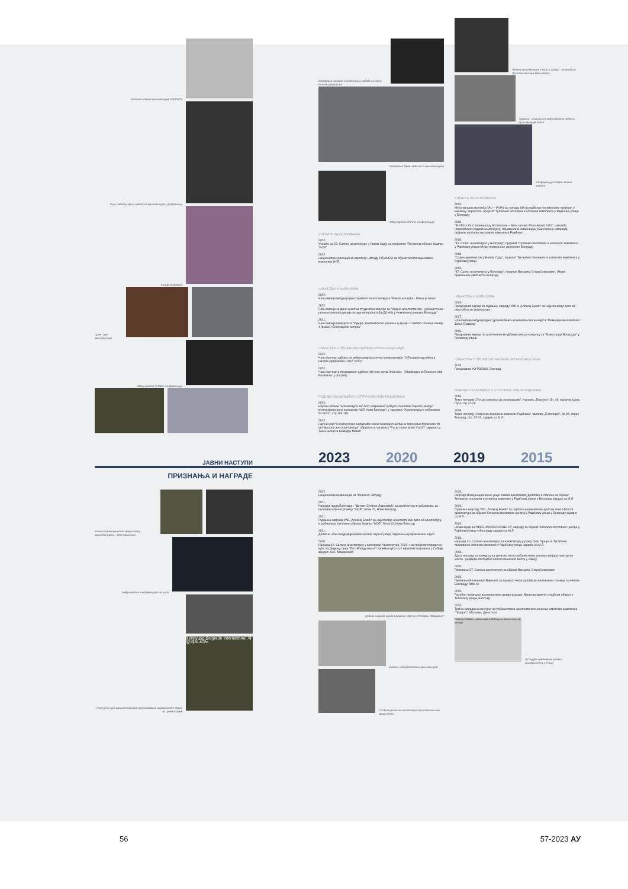Изложба наград архитектуре PIRANESI
Скуп поводом Дана хрватске архитектуре у Дубровнику
Кнауф академија
Црне Горе архитектуре
Међународна SHARE конференција
Отварање изложбе студентских радова на тему Николе Добровића
Отварање Прве недеље са архитектуром
Међународна SHARE конференција
УЧЕШЋЕ НА ИЗЛОЖБАМА
2022.
Учешће на 23. Салону архитектуре у Новом Саду, са пројектом "Пословни објекат, Кампус "NCR"
2022.
Национална селекција за европску награду PIRANESI за објекат мултинационалне компаније NCR
ЧЛАНСТВА У ЖИРИЈИМА
2022.
Члан жирија међународног архитектонског конкурса "Микро еко кућа - Мање је више"
2022.
Члан жирија за јавни анкетни студентски конкурс за "Идејно архитектонско - урбанистичко решење реконструкције зграда генералштаба (ДСНО) у Немањиној улици у Београду"
2021.
Члан жирија конкурса за "Идејно архитектонско решење и дизајн 10 метро станица линије 1 (фаза1) Београдског метроа"
ЧЛАНСТВА У ПРОФЕСИОНАЛНИМ ОРГАНИЗАЦИЈАМА
2022.
Члан научног одбора на међународној научној конференцији "125 година од рођења Николе Добровића (1897-2022)"
2022.
Члан научног и програмског одбора Научног скупа Archi.bau - "Challenges of Recovery and Resilience" у Загребу
РАДОВИ ОБЈАВЉЕНИ У СТРУЧНИМ ПУБЛИКАЦИЈАМА
2022.
Научни чланак "Архитектура као гест савремене културе: пословни објекат, кампус мултинационалне компаније NCR Нови Београд", у часопису "Архитектура и урбанизам 54-2022", стр 103-115
2022.
Научни рад "Creating more sustainable social housing in Serbia: a conceptual framework for architectural and urban design" објављен у часопису "Facta Universitatis Vol-20" заједно са Тања Његић и Божидар Манић
Зелена архитектура у Кини и Србији - изложба на Архитектонском факултету
Трибина - конкурси на међународној недељи архитектуре БИНА
Конференција Савет зелене градње
УЧЕШЋЕ НА ИЗЛОЖБАМА
2019.
Међународна изложба (IAU – IAUA) за награду ISA за најбољи реализовани пројекат, у Бишкеку, Киргистан, пројекат Трговачко пословни и хотелски комплекса у Рајићевој улици у Београду
2018.
"EU Prize for Contemporary Architecture – Mies van der Rhoe Award 2018", изложба номинованих радова на конкурсу, Национална номинација, (Барселона, Шпанија), пројекат хотелско-пословног комплекса Рајићева
2018.
"40. Салон архитектуре у Београду", пројекат Трговачко пословног и хотелског комплекса у Рајићевој улици (Музеј примењене уметности Београд)
2018.
"Салон архитектуре у Новом Саду", пројекат Трговачко пословног и хотелског комплекса у Рајићевој улици
2015.
"37. Салон архитектуре у Београду", пројекат Винарије СтариСланкамен, (Музеј примењене уметности Београд)
ЧЛАНСТВА У ЖИРИЈИМА
2019.
Председник жирија за годишњу награду УАС-а „Алексеј Бркић" за најуспешније дело из свих области архитектуре
2017.
Члан жирија међународног урбанистичко-архитектонског конкурса "Меморијални комплекс Доња Градина"
2016.
Председник жирија на архитектонско-урбанистичком конкурсу за "Музеј града Београда" у Ресавској улици
ЧЛАНСТВА У ПРОФЕСИОНАЛНИМ ОРГАНИЗАЦИЈАМА
2018.
Председник УО РЗЗЗСК, Београд
РАДОВИ ОБЈАВЉЕНИ У СТРУЧНИМ ПУБЛИКАЦИЈАМА
2018.
Текст интервју „Пут од конкурса до реализације", часопис „Простор", бр. 48, мај-јуни, Црна Гора, стр 24-29
2018.
Текст интервју „Хотелско-пословни комплекс Рајићева", часопис „Ентеријер", бр 92, април Београд, стр. 37-47, заједно са М.Л.
ЈАВНИ НАСТУПИ
2023
2020
2019
2015
ПРИЗНАЊА И НАГРАДЕ
алне стратегије нском факултету ; архитектуром, ; дела признања
Међународна конференција Еко кућа
Гостујући курс архитектонског пројектовања Универзитет Даегу из Јужне Кореје
Keimyung-Belgrade International 계명-베오그라드
2022.
Национална номинација за "Piranesi" награду
2021.
Награда града Београда - "Деспот Стефан Лазаревић" за архитектуру и урбанизам, за пословни објекат, Кампус "NCR", Блок 42, Нови Београд
2021.
Годишња награда УАС „Алексеј Бркић" за најуспелије архитектонско дело за архитектуру и урбанизам, пословни објекат, Кампус "NCR", Блок 42, Нови Београд
2021.
Дописни члан Академије инжењерских наука Србије, Одељење грађевинских наука
2020.
Награда 42. Салона архитектуре у категорији Архитектура, 2020. г. за пројекат породичне куће на Дедињу, прва "Zero Energy House" пасивна кућа са 0 ефектом потрошње у Србији заједно са С. Машановић
Додела награде града Београда "Деспот Стефан Лазаревић"
Додела награда Салона архитектуре
Посета јапанског амбасадора Архитектонском факултету
2019.
Награда Интернационалне уније савеза архитеката, Диплома II степена за објекат Трговачко пословни и хотелски комплекс у Рајићевој улици у Београду заједно са М.Л.
2019.
Годишња награда УАС „Алексеј Бркић" за најбоље реализовано дело из свих области архитектуре за објекат Хотелско-пословног центра у Рајићевој улици у Београду заједно са М.Л.
2019.
Номинација за "MIES VAN DER ROHE 19" награду за објекат Хотелско-пословног центра у Рајићевој улици у Београду заједно са М.Л.
2018.
Награда 40. Салона архитектуре за архитектуру у рангу Гран При-ја за Трговачко пословни и хотелски комплекс у Рајићевој улици, заједно са М.Л.
2018.
Друга награда на конкурсу за архитектонско-урбанистичко решење инфраструктурног моста - редизајн постојећег колско-пешачког моста у Ужицу
2015.
Признање 37. Салона архитектуре за објекат Винарије СтариСланкамен
2015.
Признање Балканског Бијенала за пројекат Нове аутобуске железничке станице на Новом Београду, блок 42.
2015.
Посебно признање за иновативни дизајн фасаде, Вишепородични стамбени објекат у Тополској улици, Београд
2015.
Трећа награда на конкурсу за Урбанистичко-архитектонско решење хотелског комплекса "Лазарет", Мељине, Црна гора
Professor Vladimir Lojanica opens 2019 guest lecture series @ co+labo
Гостујуће предавање на Кеио универзитету у Токију
56 57-2023 АУ